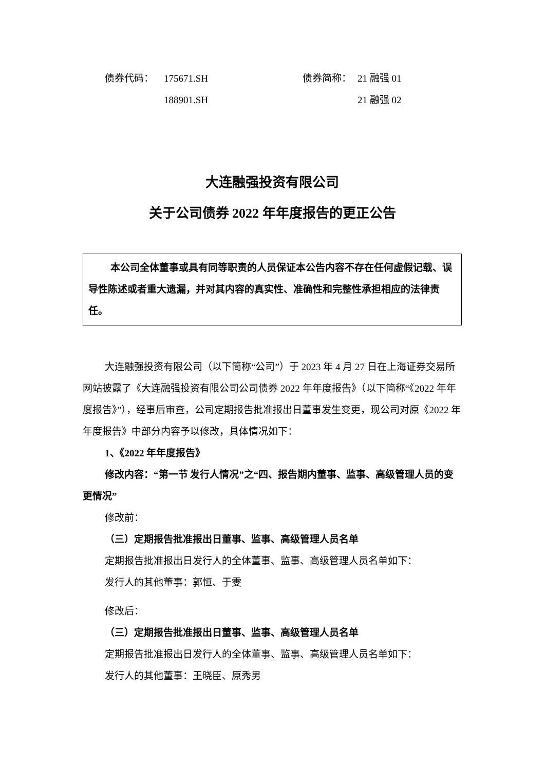债券代码： 175671.SH 债券简称： 21 融强 01
188901.SH 21 融强 02
大连融强投资有限公司
关于公司债券 2022 年年度报告的更正公告
本公司全体董事或具有同等职责的人员保证本公告内容不存在任何虚假记载、误导性陈述或者重大遗漏，并对其内容的真实性、准确性和完整性承担相应的法律责任。
大连融强投资有限公司（以下简称“公司”）于 2023 年 4 月 27 日在上海证券交易所网站披露了《大连融强投资有限公司公司债券 2022 年年度报告》（以下简称“《2022 年年度报告》”），经事后审查，公司定期报告批准报出日董事发生变更，现公司对原《2022 年年度报告》中部分内容予以修改，具体情况如下：
1、《2022 年年度报告》
修改内容：“第一节 发行人情况”之“四、报告期内董事、监事、高级管理人员的变更情况”
修改前：
（三）定期报告批准报出日董事、监事、高级管理人员名单
定期报告批准报出日发行人的全体董事、监事、高级管理人员名单如下：
发行人的其他董事：郭恒、于雯
修改后：
（三）定期报告批准报出日董事、监事、高级管理人员名单
定期报告批准报出日发行人的全体董事、监事、高级管理人员名单如下：
发行人的其他董事：王晓臣、原秀男